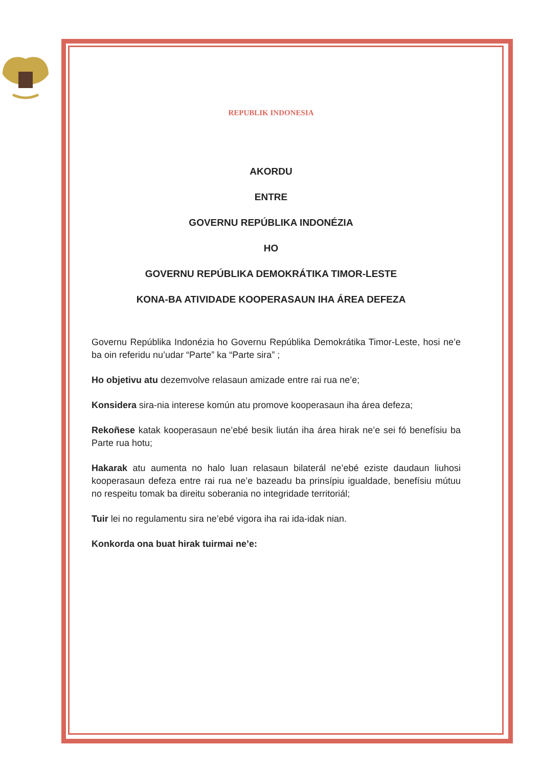REPUBLIK INDONESIA
AKORDU
ENTRE
GOVERNU REPÚBLIKA INDONÉZIA
HO
GOVERNU REPÚBLIKA DEMOKRÁTIKA TIMOR-LESTE
KONA-BA ATIVIDADE KOOPERASAUN IHA ÁREA DEFEZA
Governu Repúblika Indonézia ho Governu Repúblika Demokrátika Timor-Leste, hosi ne’e ba oin referidu nu’udar “Parte” ka “Parte sira” ;
Ho objetivu atu dezemvolve relasaun amizade entre rai rua ne’e;
Konsidera sira-nia interese komún atu promove kooperasaun iha área defeza;
Rekoñese katak kooperasaun ne’ebé besik liután iha área hirak ne’e sei fó benefísiu ba Parte rua hotu;
Hakarak atu aumenta no halo luan relasaun bilaterál ne’ebé eziste daudaun liuhosi kooperasaun defeza entre rai rua ne’e bazeadu ba prinsípiu igualdade, benefísiu mútuu no respeitu tomak ba direitu soberania no integridade territoriál;
Tuir lei no regulamentu sira ne’ebé vigora iha rai ida-idak nian.
Konkorda ona buat hirak tuirmai ne’e: